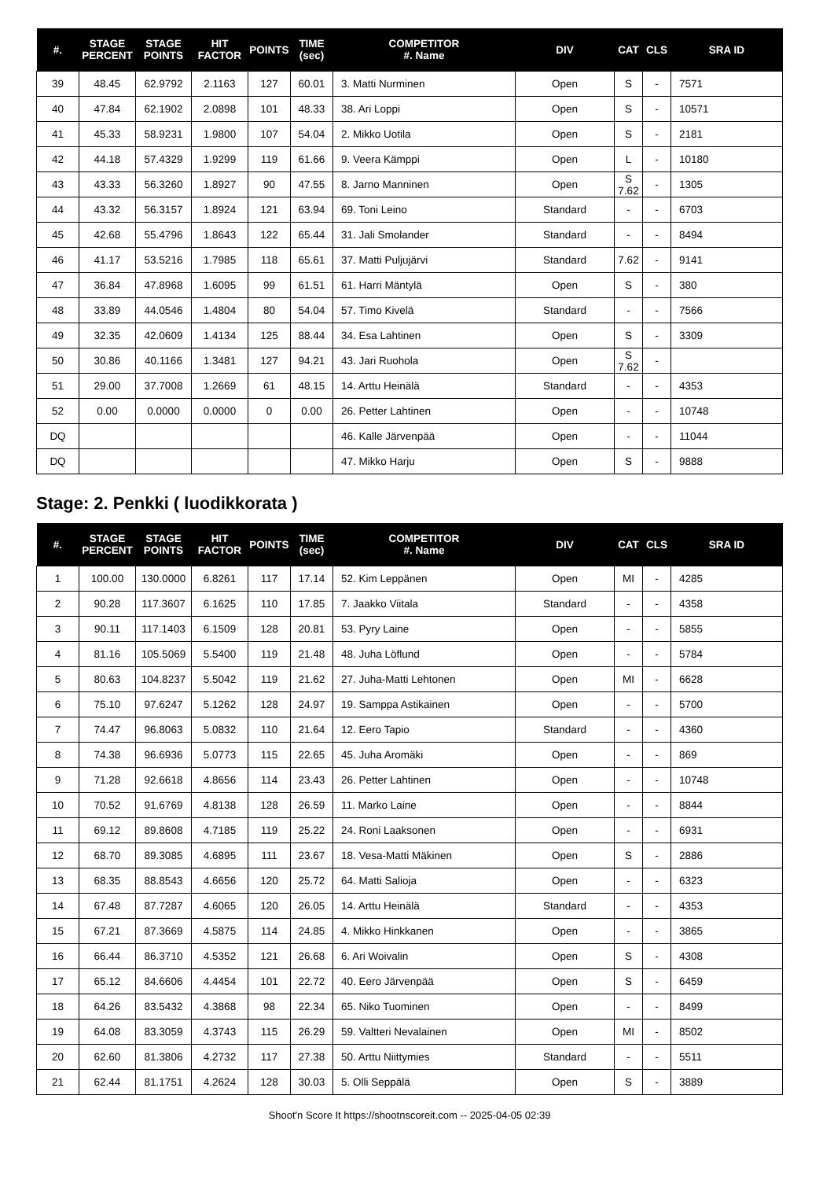| #. | STAGE PERCENT | STAGE POINTS | HIT FACTOR | POINTS | TIME (sec) | COMPETITOR #. Name | DIV | CAT | CLS | SRA ID |
| --- | --- | --- | --- | --- | --- | --- | --- | --- | --- | --- |
| 39 | 48.45 | 62.9792 | 2.1163 | 127 | 60.01 | 3. Matti Nurminen | Open | S | - | 7571 |
| 40 | 47.84 | 62.1902 | 2.0898 | 101 | 48.33 | 38. Ari Loppi | Open | S | - | 10571 |
| 41 | 45.33 | 58.9231 | 1.9800 | 107 | 54.04 | 2. Mikko Uotila | Open | S | - | 2181 |
| 42 | 44.18 | 57.4329 | 1.9299 | 119 | 61.66 | 9. Veera Kämppi | Open | L | - | 10180 |
| 43 | 43.33 | 56.3260 | 1.8927 | 90 | 47.55 | 8. Jarno Manninen | Open | S 7.62 | - | 1305 |
| 44 | 43.32 | 56.3157 | 1.8924 | 121 | 63.94 | 69. Toni Leino | Standard | - | - | 6703 |
| 45 | 42.68 | 55.4796 | 1.8643 | 122 | 65.44 | 31. Jali Smolander | Standard | - | - | 8494 |
| 46 | 41.17 | 53.5216 | 1.7985 | 118 | 65.61 | 37. Matti Puljujärvi | Standard | 7.62 | - | 9141 |
| 47 | 36.84 | 47.8968 | 1.6095 | 99 | 61.51 | 61. Harri Mäntylä | Open | S | - | 380 |
| 48 | 33.89 | 44.0546 | 1.4804 | 80 | 54.04 | 57. Timo Kivelä | Standard | - | - | 7566 |
| 49 | 32.35 | 42.0609 | 1.4134 | 125 | 88.44 | 34. Esa Lahtinen | Open | S | - | 3309 |
| 50 | 30.86 | 40.1166 | 1.3481 | 127 | 94.21 | 43. Jari Ruohola | Open | S 7.62 | - | |
| 51 | 29.00 | 37.7008 | 1.2669 | 61 | 48.15 | 14. Arttu Heinälä | Standard | - | - | 4353 |
| 52 | 0.00 | 0.0000 | 0.0000 | 0 | 0.00 | 26. Petter Lahtinen | Open | - | - | 10748 |
| DQ | | | | | | 46. Kalle Järvenpää | Open | - | - | 11044 |
| DQ | | | | | | 47. Mikko Harju | Open | S | - | 9888 |
Stage: 2. Penkki ( luodikkorata )
| #. | STAGE PERCENT | STAGE POINTS | HIT FACTOR | POINTS | TIME (sec) | COMPETITOR #. Name | DIV | CAT | CLS | SRA ID |
| --- | --- | --- | --- | --- | --- | --- | --- | --- | --- | --- |
| 1 | 100.00 | 130.0000 | 6.8261 | 117 | 17.14 | 52. Kim Leppänen | Open | MI | - | 4285 |
| 2 | 90.28 | 117.3607 | 6.1625 | 110 | 17.85 | 7. Jaakko Viitala | Standard | - | - | 4358 |
| 3 | 90.11 | 117.1403 | 6.1509 | 128 | 20.81 | 53. Pyry Laine | Open | - | - | 5855 |
| 4 | 81.16 | 105.5069 | 5.5400 | 119 | 21.48 | 48. Juha Löflund | Open | - | - | 5784 |
| 5 | 80.63 | 104.8237 | 5.5042 | 119 | 21.62 | 27. Juha-Matti Lehtonen | Open | MI | - | 6628 |
| 6 | 75.10 | 97.6247 | 5.1262 | 128 | 24.97 | 19. Samppa Astikainen | Open | - | - | 5700 |
| 7 | 74.47 | 96.8063 | 5.0832 | 110 | 21.64 | 12. Eero Tapio | Standard | - | - | 4360 |
| 8 | 74.38 | 96.6936 | 5.0773 | 115 | 22.65 | 45. Juha Aromäki | Open | - | - | 869 |
| 9 | 71.28 | 92.6618 | 4.8656 | 114 | 23.43 | 26. Petter Lahtinen | Open | - | - | 10748 |
| 10 | 70.52 | 91.6769 | 4.8138 | 128 | 26.59 | 11. Marko Laine | Open | - | - | 8844 |
| 11 | 69.12 | 89.8608 | 4.7185 | 119 | 25.22 | 24. Roni Laaksonen | Open | - | - | 6931 |
| 12 | 68.70 | 89.3085 | 4.6895 | 111 | 23.67 | 18. Vesa-Matti Mäkinen | Open | S | - | 2886 |
| 13 | 68.35 | 88.8543 | 4.6656 | 120 | 25.72 | 64. Matti Salioja | Open | - | - | 6323 |
| 14 | 67.48 | 87.7287 | 4.6065 | 120 | 26.05 | 14. Arttu Heinälä | Standard | - | - | 4353 |
| 15 | 67.21 | 87.3669 | 4.5875 | 114 | 24.85 | 4. Mikko Hinkkanen | Open | - | - | 3865 |
| 16 | 66.44 | 86.3710 | 4.5352 | 121 | 26.68 | 6. Ari Woivalin | Open | S | - | 4308 |
| 17 | 65.12 | 84.6606 | 4.4454 | 101 | 22.72 | 40. Eero Järvenpää | Open | S | - | 6459 |
| 18 | 64.26 | 83.5432 | 4.3868 | 98 | 22.34 | 65. Niko Tuominen | Open | - | - | 8499 |
| 19 | 64.08 | 83.3059 | 4.3743 | 115 | 26.29 | 59. Valtteri Nevalainen | Open | MI | - | 8502 |
| 20 | 62.60 | 81.3806 | 4.2732 | 117 | 27.38 | 50. Arttu Niittymies | Standard | - | - | 5511 |
| 21 | 62.44 | 81.1751 | 4.2624 | 128 | 30.03 | 5. Olli Seppälä | Open | S | - | 3889 |
Shoot'n Score It https://shootnscoreit.com -- 2025-04-05 02:39